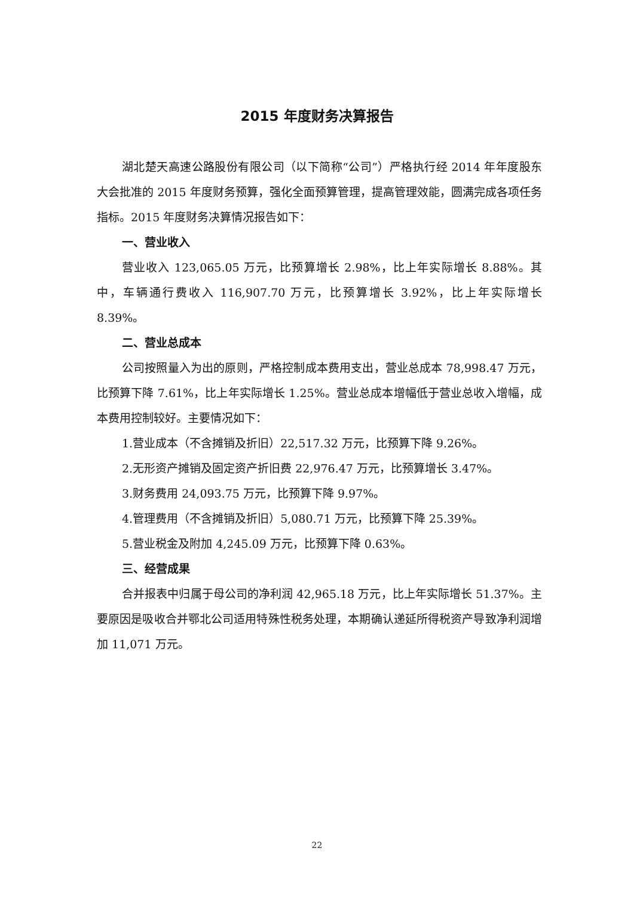2015 年度财务决算报告
湖北楚天高速公路股份有限公司（以下简称“公司”）严格执行经 2014 年年度股东大会批准的 2015 年度财务预算，强化全面预算管理，提高管理效能，圆满完成各项任务指标。2015 年度财务决算情况报告如下：
一、营业收入
营业收入 123,065.05 万元，比预算增长 2.98%，比上年实际增长 8.88%。其中，车辆通行费收入 116,907.70 万元，比预算增长 3.92%，比上年实际增长 8.39%。
二、营业总成本
公司按照量入为出的原则，严格控制成本费用支出，营业总成本 78,998.47 万元，比预算下降 7.61%，比上年实际增长 1.25%。营业总成本增幅低于营业总收入增幅，成本费用控制较好。主要情况如下：
1.营业成本（不含摊销及折旧）22,517.32 万元，比预算下降 9.26%。
2.无形资产摊销及固定资产折旧费 22,976.47 万元，比预算增长 3.47%。
3.财务费用 24,093.75 万元，比预算下降 9.97%。
4.管理费用（不含摊销及折旧）5,080.71 万元，比预算下降 25.39%。
5.营业税金及附加 4,245.09 万元，比预算下降 0.63%。
三、经营成果
合并报表中归属于母公司的净利润 42,965.18 万元，比上年实际增长 51.37%。主要原因是吸收合并鄂北公司适用特殊性税务处理，本期确认递延所得税资产导致净利润增加 11,071 万元。
22